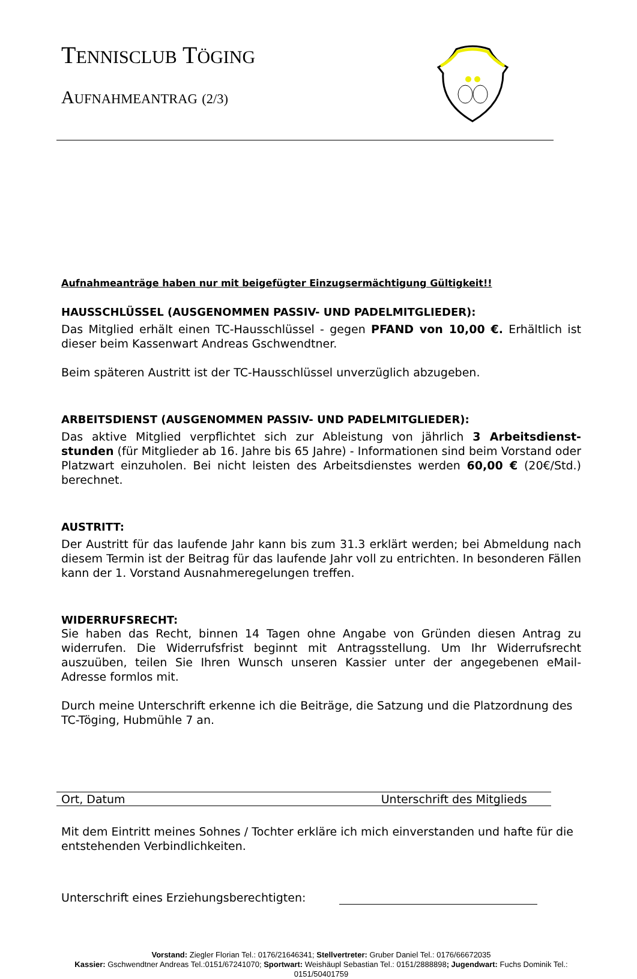TENNISCLUB TÖGING
AUFNAHMEANTRAG (2/3)
Aufnahmeanträge haben nur mit beigefügter Einzugsermächtigung Gültigkeit!!
HAUSSCHLÜSSEL (AUSGENOMMEN PASSIV- UND PADELMITGLIEDER):
Das Mitglied erhält einen TC-Hausschlüssel - gegen PFAND von 10,00 €. Erhältlich ist dieser beim Kassenwart Andreas Gschwendtner.
Beim späteren Austritt ist der TC-Hausschlüssel unverzüglich abzugeben.
ARBEITSDIENST (AUSGENOMMEN PASSIV- UND PADELMITGLIEDER):
Das aktive Mitglied verpflichtet sich zur Ableistung von jährlich 3 Arbeitsdienst-stunden (für Mitglieder ab 16. Jahre bis 65 Jahre) - Informationen sind beim Vorstand oder Platzwart einzuholen. Bei nicht leisten des Arbeitsdienstes werden 60,00 € (20€/Std.) berechnet.
AUSTRITT:
Der Austritt für das laufende Jahr kann bis zum 31.3 erklärt werden; bei Abmeldung nach diesem Termin ist der Beitrag für das laufende Jahr voll zu entrichten. In besonderen Fällen kann der 1. Vorstand Ausnahmeregelungen treffen.
WIDERRUFSRECHT:
Sie haben das Recht, binnen 14 Tagen ohne Angabe von Gründen diesen Antrag zu widerrufen. Die Widerrufsfrist beginnt mit Antragsstellung. Um Ihr Widerrufsrecht auszuüben, teilen Sie Ihren Wunsch unseren Kassier unter der angegebenen eMail-Adresse formlos mit.
Durch meine Unterschrift erkenne ich die Beiträge, die Satzung und die Platzordnung des TC-Töging, Hubmühle 7 an.
Ort, Datum Unterschrift des Mitglieds
Mit dem Eintritt meines Sohnes / Tochter erkläre ich mich einverstanden und hafte für die entstehenden Verbindlichkeiten.
Unterschrift eines Erziehungsberechtigten:
Vorstand: Ziegler Florian Tel.: 0176/21646341; Stellvertreter: Gruber Daniel Tel.: 0176/66672035
Kassier: Gschwendtner Andreas Tel.:0151/67241070; Sportwart: Weishäupl Sebastian Tel.: 0151/2888898; Jugendwart: Fuchs Dominik Tel.: 0151/50401759